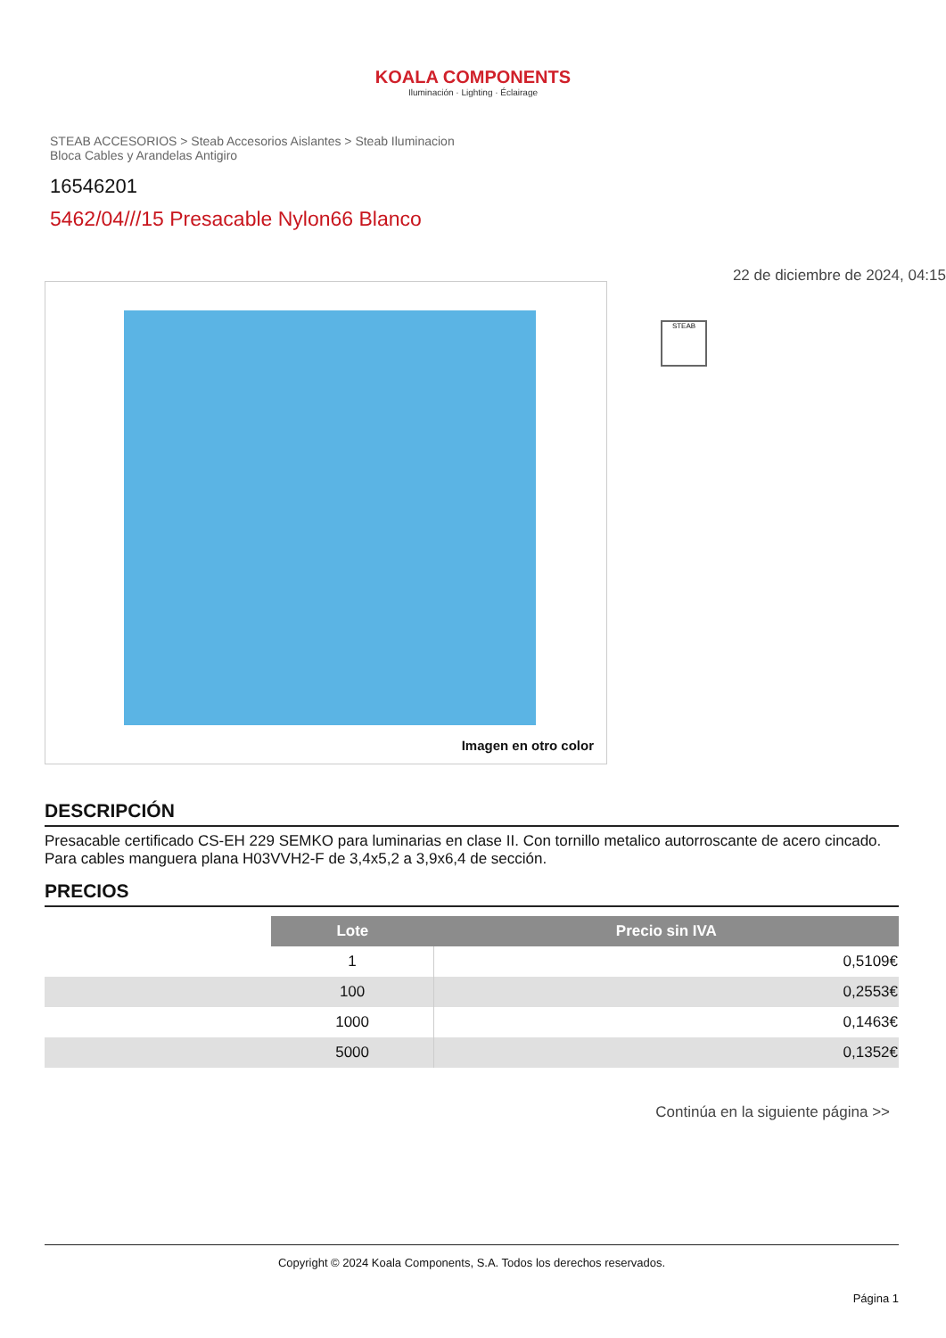KOALA COMPONENTS
Iluminación · Lighting · Éclairage
STEAB ACCESORIOS > Steab Accesorios Aislantes > Steab Iluminacion Bloca Cables y Arandelas Antigiro
16546201
5462/04///15 Presacable Nylon66 Blanco
Imagen en otro color
22 de diciembre de 2024, 04:15
STEAB
DESCRIPCIÓN
Presacable certificado CS-EH 229 SEMKO para luminarias en clase II. Con tornillo metalico autorroscante de acero cincado. Para cables manguera plana H03VVH2-F de 3,4x5,2 a 3,9x6,4 de sección.
PRECIOS
| | Lote | Precio sin IVA |
| | 1 | 0,5109€ |
| | 100 | 0,2553€ |
| | 1000 | 0,1463€ |
| | 5000 | 0,1352€ |
Continúa en la siguiente página >>
Copyright © 2024 Koala Components, S.A. Todos los derechos reservados.
Página 1